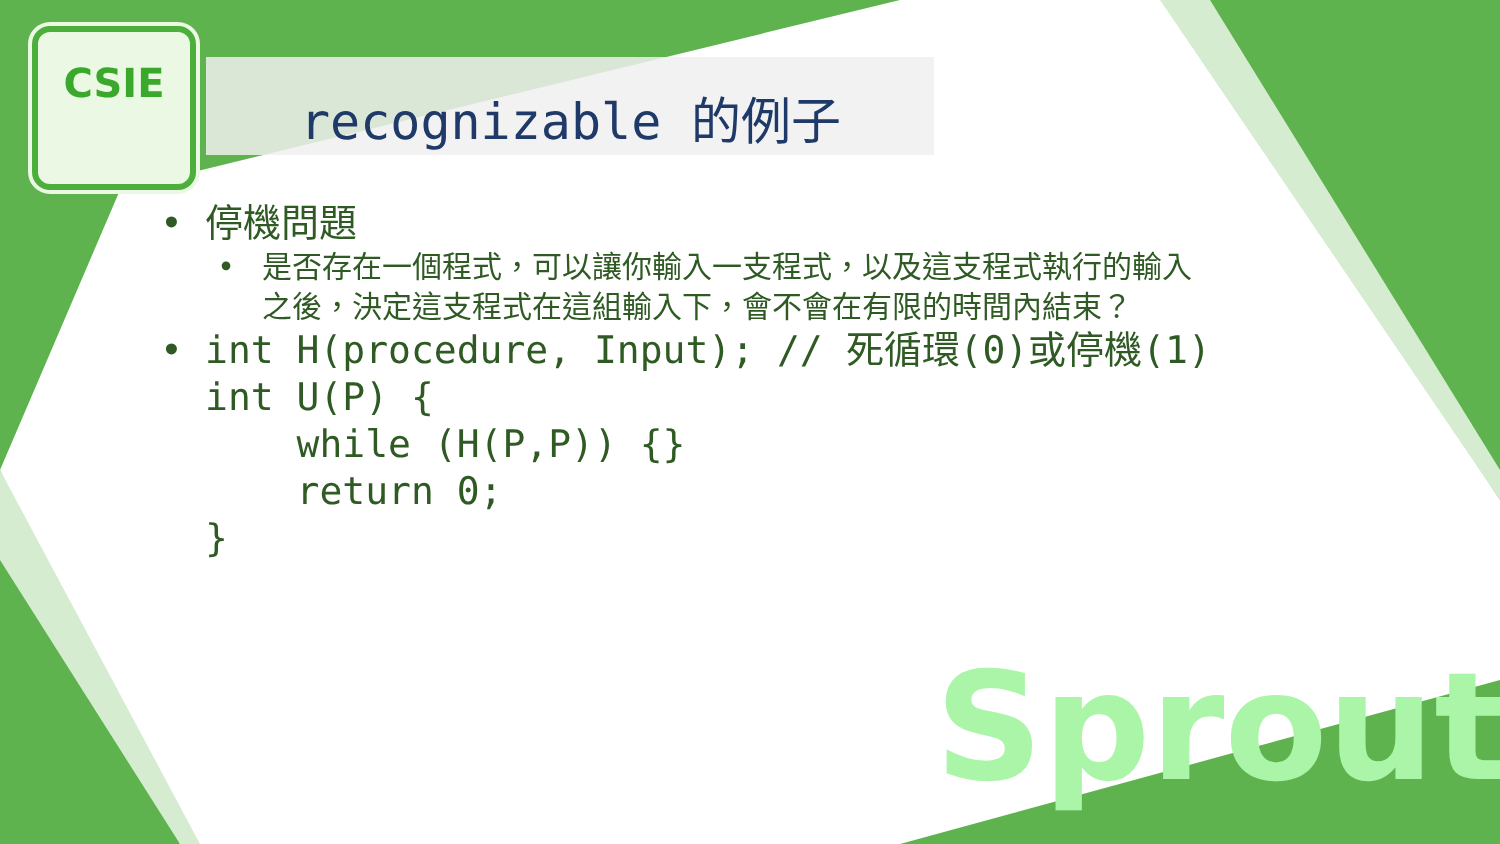CSIE
recognizable 的例子
• 停機問題
• 是否存在一個程式，可以讓你輸入一支程式，以及這支程式執行的輸入
之後，決定這支程式在這組輸入下，會不會在有限的時間內結束？
•
int H(procedure, Input); // 死循環(0)或停機(1)
int U(P) {
    while (H(P,P)) {}
    return 0;
}
Sprout